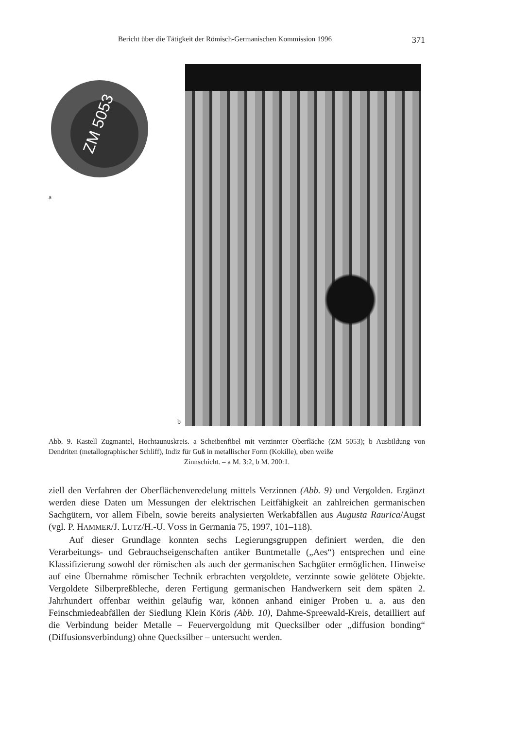Bericht über die Tätigkeit der Römisch-Germanischen Kommission 1996 371
ZM 5053
a
b
Abb. 9. Kastell Zugmantel, Hochtaunuskreis. a Scheibenfibel mit verzinnter Oberfläche (ZM 5053); b Ausbildung von Dendriten (metallographischer Schliff), Indiz für Guß in metallischer Form (Kokille), oben weiße
Zinnschicht. – a M. 3:2, b M. 200:1.
ziell den Verfahren der Oberflächenveredelung mittels Verzinnen (Abb. 9) und Vergolden. Ergänzt werden diese Daten um Messungen der elektrischen Leitfähigkeit an zahlreichen germanischen Sachgütern, vor allem Fibeln, sowie bereits analysierten Werkabfällen aus Augusta Raurica/Augst (vgl. P. HAMMER/J. LUTZ/H.-U. VOSS in Germania 75, 1997, 101–118).
Auf dieser Grundlage konnten sechs Legierungsgruppen definiert werden, die den Verarbeitungs- und Gebrauchseigenschaften antiker Buntmetalle („Aes“) entsprechen und eine Klassifizierung sowohl der römischen als auch der germanischen Sachgüter ermöglichen. Hinweise auf eine Übernahme römischer Technik erbrachten vergoldete, verzinnte sowie gelötete Objekte. Vergoldete Silberpreßbleche, deren Fertigung germanischen Handwerkern seit dem späten 2. Jahrhundert offenbar weithin geläufig war, können anhand einiger Proben u. a. aus den Feinschmiedeabfällen der Siedlung Klein Köris (Abb. 10), Dahme-Spreewald-Kreis, detailliert auf die Verbindung beider Metalle – Feuervergoldung mit Quecksilber oder „diffusion bonding“ (Diffusionsverbindung) ohne Quecksilber – untersucht werden.